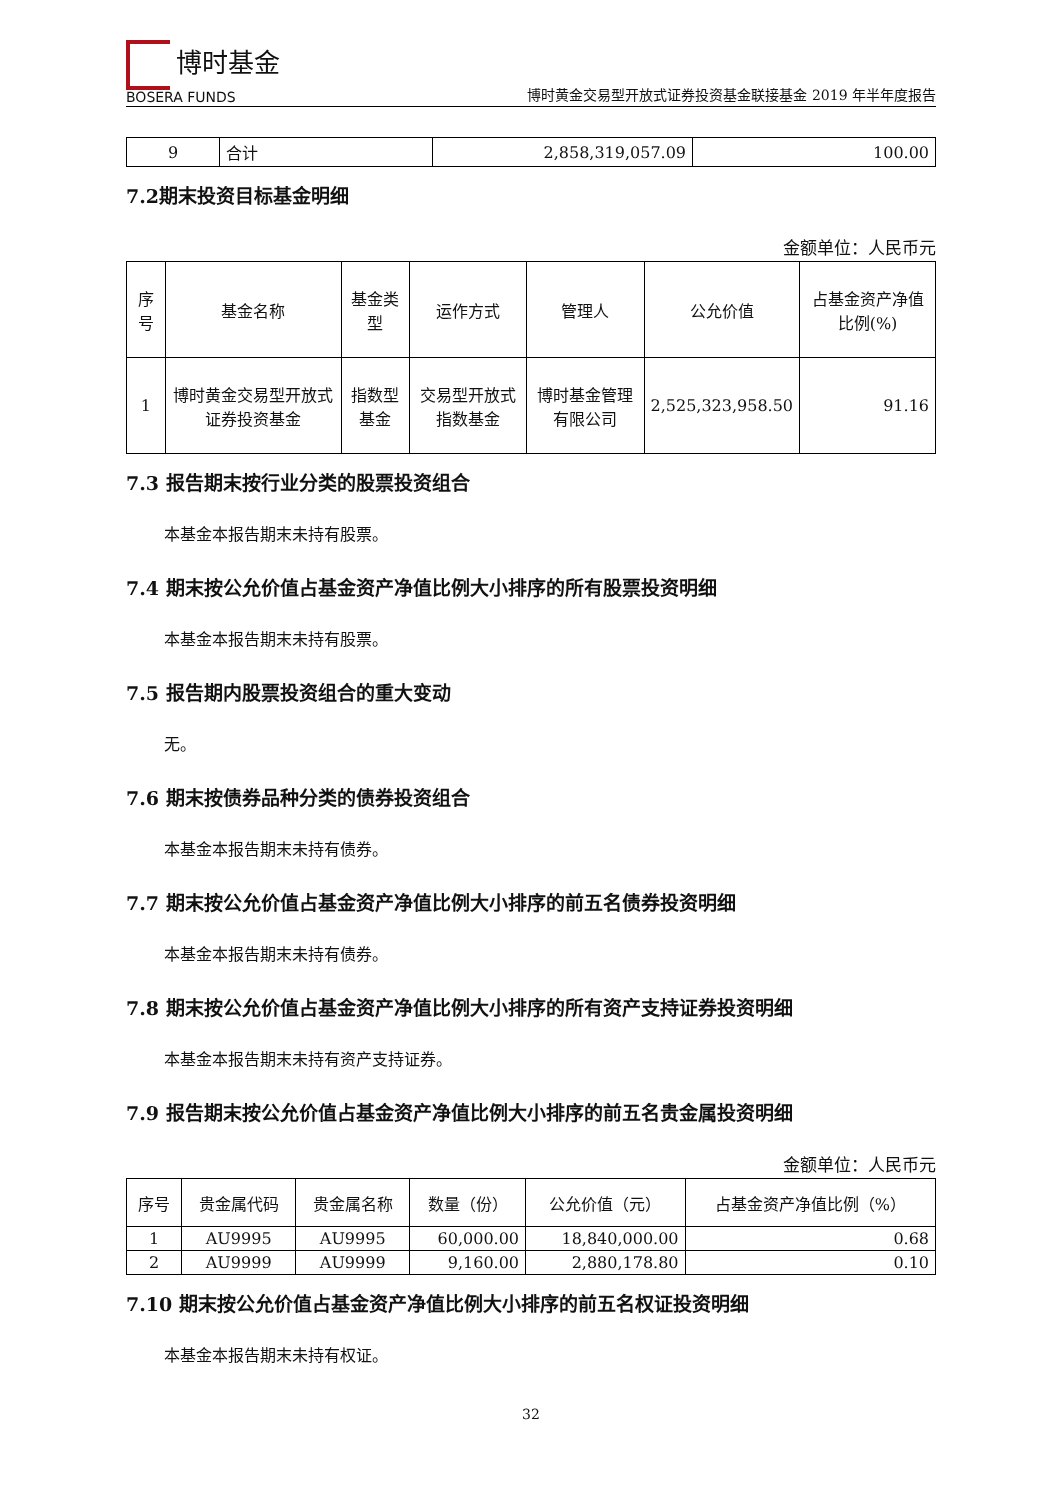博时基金
BOSERA FUNDS
博时黄金交易型开放式证券投资基金联接基金 2019 年半年度报告
| 9 | 合计 | 2,858,319,057.09 | 100.00 |
7.2期末投资目标基金明细
金额单位：人民币元
| 序号 | 基金名称 | 基金类型 | 运作方式 | 管理人 | 公允价值 | 占基金资产净值比例(%) |
| --- | --- | --- | --- | --- | --- | --- |
| 1 | 博时黄金交易型开放式证券投资基金 | 指数型基金 | 交易型开放式指数基金 | 博时基金管理有限公司 | 2,525,323,958.50 | 91.16 |
7.3 报告期末按行业分类的股票投资组合
本基金本报告期末未持有股票。
7.4 期末按公允价值占基金资产净值比例大小排序的所有股票投资明细
本基金本报告期末未持有股票。
7.5 报告期内股票投资组合的重大变动
无。
7.6 期末按债券品种分类的债券投资组合
本基金本报告期末未持有债券。
7.7 期末按公允价值占基金资产净值比例大小排序的前五名债券投资明细
本基金本报告期末未持有债券。
7.8 期末按公允价值占基金资产净值比例大小排序的所有资产支持证券投资明细
本基金本报告期末未持有资产支持证券。
7.9 报告期末按公允价值占基金资产净值比例大小排序的前五名贵金属投资明细
金额单位：人民币元
| 序号 | 贵金属代码 | 贵金属名称 | 数量（份） | 公允价值（元） | 占基金资产净值比例（%） |
| --- | --- | --- | --- | --- | --- |
| 1 | AU9995 | AU9995 | 60,000.00 | 18,840,000.00 | 0.68 |
| 2 | AU9999 | AU9999 | 9,160.00 | 2,880,178.80 | 0.10 |
7.10 期末按公允价值占基金资产净值比例大小排序的前五名权证投资明细
本基金本报告期末未持有权证。
32